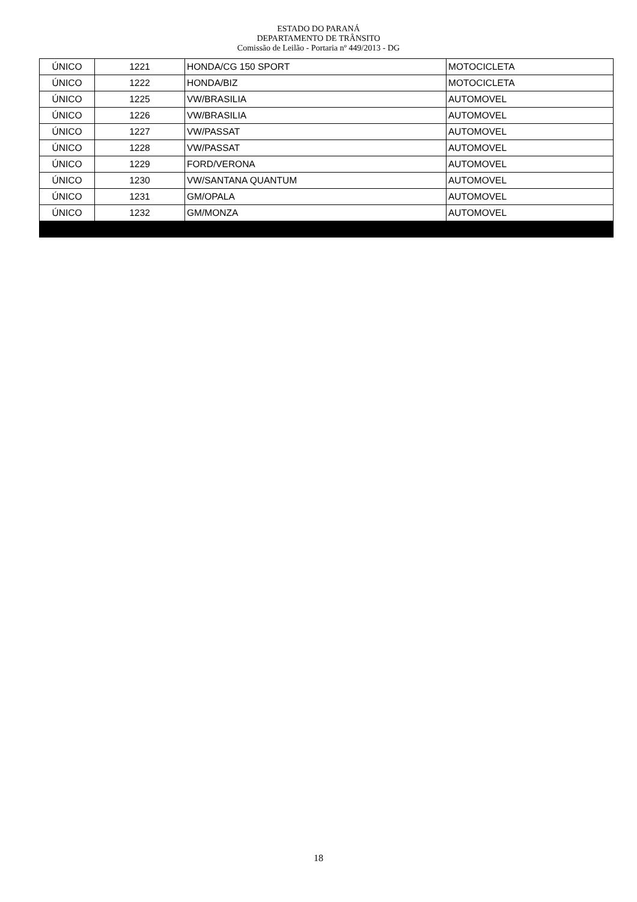ESTADO DO PARANÁ
DEPARTAMENTO DE TRÂNSITO
Comissão de Leilão - Portaria nº 449/2013 - DG
| ÚNICO | 1221 | HONDA/CG 150 SPORT | MOTOCICLETA |
| ÚNICO | 1222 | HONDA/BIZ | MOTOCICLETA |
| ÚNICO | 1225 | VW/BRASILIA | AUTOMOVEL |
| ÚNICO | 1226 | VW/BRASILIA | AUTOMOVEL |
| ÚNICO | 1227 | VW/PASSAT | AUTOMOVEL |
| ÚNICO | 1228 | VW/PASSAT | AUTOMOVEL |
| ÚNICO | 1229 | FORD/VERONA | AUTOMOVEL |
| ÚNICO | 1230 | VW/SANTANA QUANTUM | AUTOMOVEL |
| ÚNICO | 1231 | GM/OPALA | AUTOMOVEL |
| ÚNICO | 1232 | GM/MONZA | AUTOMOVEL |
18